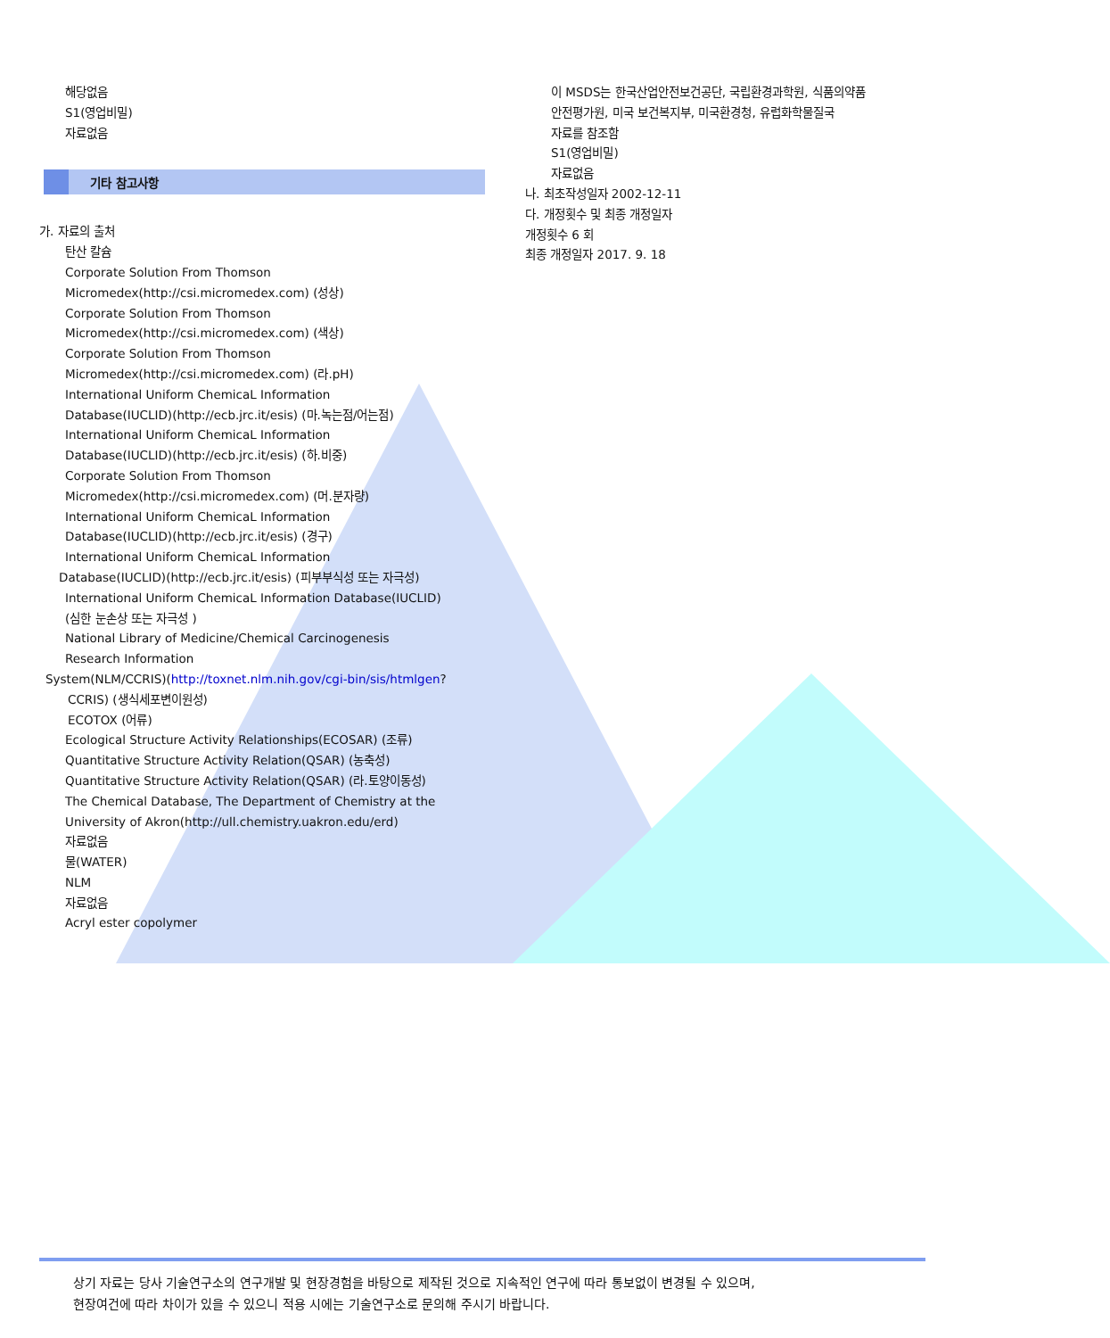해당없음
S1(영업비밀)
자료없음
기타 참고사항
가. 자료의 출처
탄산 칼슘
Corporate Solution From Thomson
Micromedex(http://csi.micromedex.com) (성상)
Corporate Solution From Thomson
Micromedex(http://csi.micromedex.com) (색상)
Corporate Solution From Thomson
Micromedex(http://csi.micromedex.com) (라.pH)
International Uniform ChemicaL Information
Database(IUCLID)(http://ecb.jrc.it/esis) (마.녹는점/어는점)
International Uniform ChemicaL Information
Database(IUCLID)(http://ecb.jrc.it/esis) (하.비중)
Corporate Solution From Thomson
Micromedex(http://csi.micromedex.com) (머.분자량)
International Uniform ChemicaL Information
Database(IUCLID)(http://ecb.jrc.it/esis) (경구)
International Uniform ChemicaL Information
Database(IUCLID)(http://ecb.jrc.it/esis) (피부부식성 또는 자극성)
International Uniform ChemicaL Information Database(IUCLID)
(심한 눈손상 또는 자극성 )
National Library of Medicine/Chemical Carcinogenesis
Research Information
System(NLM/CCRIS)(http://toxnet.nlm.nih.gov/cgi-bin/sis/htmlgen?
CCRIS) (생식세포변이원성)
ECOTOX (어류)
Ecological Structure Activity Relationships(ECOSAR) (조류)
Quantitative Structure Activity Relation(QSAR) (농축성)
Quantitative Structure Activity Relation(QSAR) (라.토양이동성)
The Chemical Database, The Department of Chemistry at the
University of Akron(http://ull.chemistry.uakron.edu/erd)
자료없음
물(WATER)
NLM
자료없음
Acryl ester copolymer
이 MSDS는 한국산업안전보건공단, 국립환경과학원, 식품의약품
안전평가원, 미국 보건복지부, 미국환경청, 유럽화학물질국
자료를 참조함
S1(영업비밀)
자료없음
나. 최초작성일자 2002-12-11
다. 개정횟수 및 최종 개정일자
개정횟수 6 회
최종 개정일자 2017. 9. 18
상기 자료는 당사 기술연구소의 연구개발 및 현장경험을 바탕으로 제작된 것으로 지속적인 연구에 따라 통보없이 변경될 수 있으며,
현장여건에 따라 차이가 있을 수 있으니 적용 시에는 기술연구소로 문의해 주시기 바랍니다.